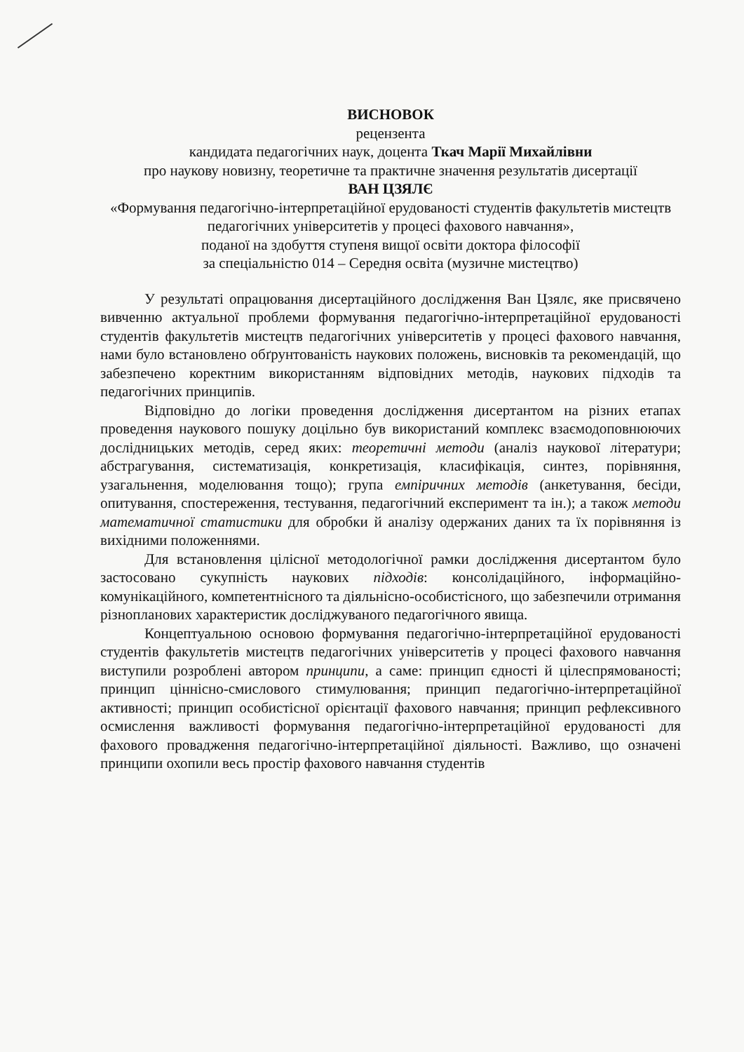ВИСНОВОК
рецензента
кандидата педагогічних наук, доцента Ткач Марії Михайлівни
про наукову новизну, теоретичне та практичне значення результатів дисертації
ВАН ЦЗЯЛЄ
«Формування педагогічно-інтерпретаційної ерудованості студентів факультетів мистецтв педагогічних університетів у процесі фахового навчання»,
поданої на здобуття ступеня вищої освіти доктора філософії
за спеціальністю 014 – Середня освіта (музичне мистецтво)
У результаті опрацювання дисертаційного дослідження Ван Цзялє, яке присвячено вивченню актуальної проблеми формування педагогічно-інтерпретаційної ерудованості студентів факультетів мистецтв педагогічних університетів у процесі фахового навчання, нами було встановлено обґрунтованість наукових положень, висновків та рекомендацій, що забезпечено коректним використанням відповідних методів, наукових підходів та педагогічних принципів.
Відповідно до логіки проведення дослідження дисертантом на різних етапах проведення наукового пошуку доцільно був використаний комплекс взаємодоповнюючих дослідницьких методів, серед яких: теоретичні методи (аналіз наукової літератури; абстрагування, систематизація, конкретизація, класифікація, синтез, порівняння, узагальнення, моделювання тощо); група емпіричних методів (анкетування, бесіди, опитування, спостереження, тестування, педагогічний експеримент та ін.); а також методи математичної статистики для обробки й аналізу одержаних даних та їх порівняння із вихідними положеннями.
Для встановлення цілісної методологічної рамки дослідження дисертантом було застосовано сукупність наукових підходів: консолідаційного, інформаційно-комунікаційного, компетентнісного та діяльнісно-особистісного, що забезпечили отримання різнопланових характеристик досліджуваного педагогічного явища.
Концептуальною основою формування педагогічно-інтерпретаційної ерудованості студентів факультетів мистецтв педагогічних університетів у процесі фахового навчання виступили розроблені автором принципи, а саме: принцип єдності й цілеспрямованості; принцип ціннісно-смислового стимулювання; принцип педагогічно-інтерпретаційної активності; принцип особистісної орієнтації фахового навчання; принцип рефлексивного осмислення важливості формування педагогічно-інтерпретаційної ерудованості для фахового провадження педагогічно-інтерпретаційної діяльності. Важливо, що означені принципи охопили весь простір фахового навчання студентів